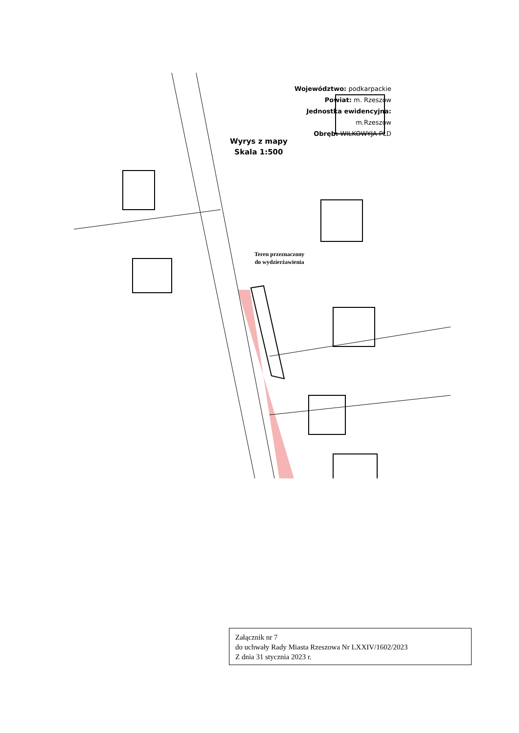Województwo: podkarpackie
Powiat: m. Rzeszów
Jednostka ewidencyjna: m.Rzeszów
Obręb: WILKOWYJA PŁD
Wyrys z mapy
Skala 1:500
Teren przeznaczony
do wydzierżawienia
Załącznik nr 7
do uchwały Rady Miasta Rzeszowa Nr LXXIV/1602/2023
Z dnia 31 stycznia 2023 r.